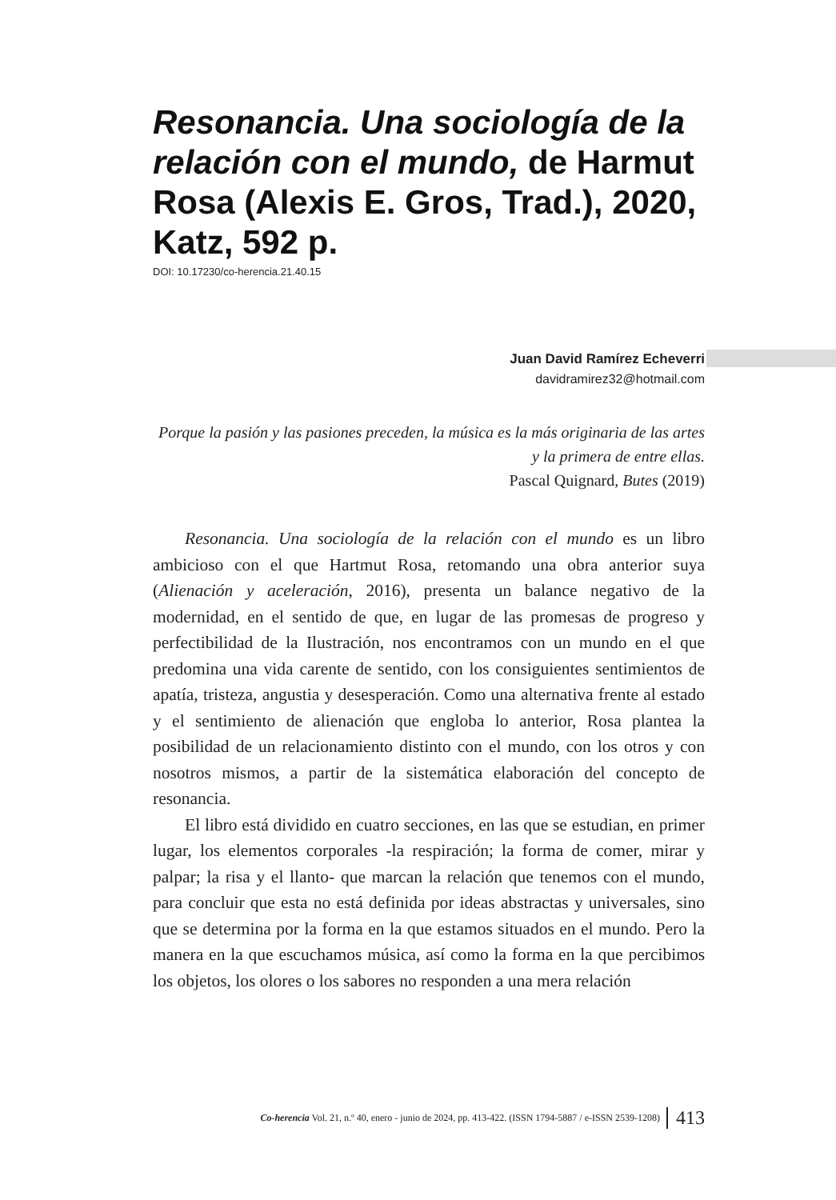Resonancia. Una sociología de la relación con el mundo, de Harmut Rosa (Alexis E. Gros, Trad.), 2020, Katz, 592 p.
DOI: 10.17230/co-herencia.21.40.15
Juan David Ramírez Echeverri
davidramirez32@hotmail.com
Porque la pasión y las pasiones preceden, la música es la más originaria de las artes y la primera de entre ellas.
Pascal Quignard, Butes (2019)
Resonancia. Una sociología de la relación con el mundo es un libro ambicioso con el que Hartmut Rosa, retomando una obra anterior suya (Alienación y aceleración, 2016), presenta un balance negativo de la modernidad, en el sentido de que, en lugar de las promesas de progreso y perfectibilidad de la Ilustración, nos encontramos con un mundo en el que predomina una vida carente de sentido, con los consiguientes sentimientos de apatía, tristeza, angustia y desesperación. Como una alternativa frente al estado y el sentimiento de alienación que engloba lo anterior, Rosa plantea la posibilidad de un relacionamiento distinto con el mundo, con los otros y con nosotros mismos, a partir de la sistemática elaboración del concepto de resonancia.
El libro está dividido en cuatro secciones, en las que se estudian, en primer lugar, los elementos corporales -la respiración; la forma de comer, mirar y palpar; la risa y el llanto- que marcan la relación que tenemos con el mundo, para concluir que esta no está definida por ideas abstractas y universales, sino que se determina por la forma en la que estamos situados en el mundo. Pero la manera en la que escuchamos música, así como la forma en la que percibimos los objetos, los olores o los sabores no responden a una mera relación
Co-herencia Vol. 21, n.º 40, enero - junio de 2024, pp. 413-422. (ISSN 1794-5887 / e-ISSN 2539-1208) 413